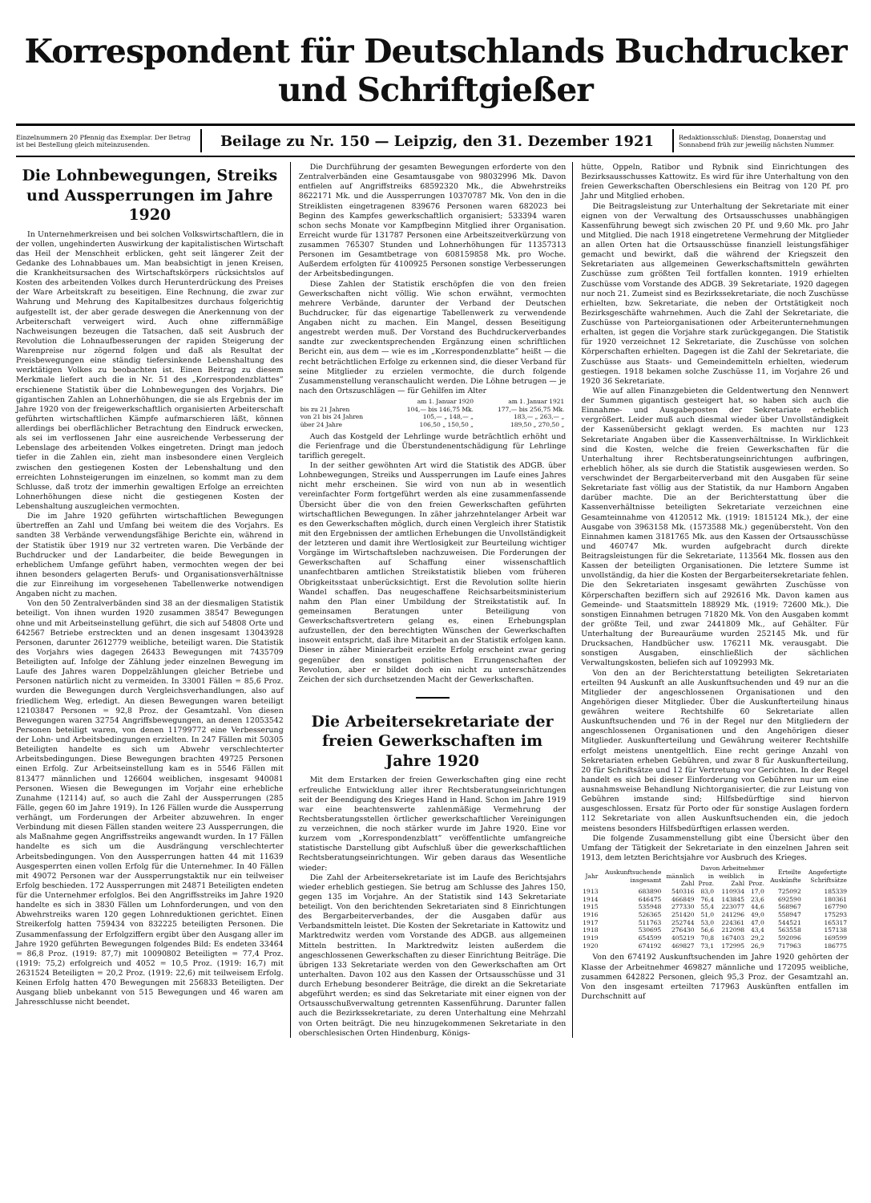Korrespondent für Deutschlands Buchdrucker und Schriftgießer
Einzelnummern 20 Pfennig das Exemplar. Der Betrag ist bei Bestellung gleich miteinzusenden.
Beilage zu Nr. 150 — Leipzig, den 31. Dezember 1921
Redaktionsschluß: Dienstag, Donnerstag und Sonnabend früh zur jeweilig nächsten Nummer.
Die Lohnbewegungen, Streiks und Aussperrungen im Jahre 1920
In Unternehmerkreisen und bei solchen Volkswirtschaftlern, die in der vollen, ungehinderten Auswirkung der kapitalistischen Wirtschaft das Heil der Menschheit erblicken, geht seit längerer Zeit der Gedanke des Lohnabbaues um. Man beabsichtigt in jenen Kreisen, die Krankheitsursachen des Wirtschaftskörpers rücksichtslos auf Kosten des arbeitenden Volkes durch Herunterdrückung des Preises der Ware Arbeitskraft zu beseitigen. Eine Rechnung, die zwar zur Wahrung und Mehrung des Kapitalbesitzes durchaus folgerichtig aufgestellt ist, der aber gerade deswegen die Anerkennung von der Arbeiterschaft verweigert wird. Auch ohne ziffernmäßige Nachweisungen bezeugen die Tatsachen, daß seit Ausbruch der Revolution die Lohnaufbesserungen der rapiden Steigerung der Warenpreise nur zögernd folgen und daß als Resultat der Preisbewegungen eine ständig tiefersinkende Lebenshaltung des werktätigen Volkes zu beobachten ist. Einen Beitrag zu diesem Merkmale liefert auch die in Nr. 51 des „Korrespondenzblattes“ erschienene Statistik über die Lohnbewegungen des Vorjahrs. Die gigantischen Zahlen an Lohnerhöhungen, die sie als Ergebnis der im Jahre 1920 von der freigewerkschaftlich organisierten Arbeiterschaft geführten wirtschaftlichen Kämpfe aufmarschieren läßt, können allerdings bei oberflächlicher Betrachtung den Eindruck erwecken, als sei im verflossenen Jahr eine ausreichende Verbesserung der Lebenslage des arbeitenden Volkes eingetreten. Dringt man jedoch tiefer in die Zahlen ein, zieht man insbesondere einen Vergleich zwischen den gestiegenen Kosten der Lebenshaltung und den erreichten Lohnsteigerungen im einzelnen, so kommt man zu dem Schlusse, daß trotz der immerhin gewaltigen Erfolge an erreichten Lohnerhöhungen diese nicht die gestiegenen Kosten der Lebenshaltung auszugleichen vermochten.
Die im Jahre 1920 geführten wirtschaftlichen Bewegungen übertreffen an Zahl und Umfang bei weitem die des Vorjahrs. Es sandten 38 Verbände verwendungsfähige Berichte ein, während in der Statistik über 1919 nur 32 vertreten waren. Die Verbände der Buchdrucker und der Landarbeiter, die beide Bewegungen in erheblichem Umfange geführt haben, vermochten wegen der bei ihnen besonders gelagerten Berufs- und Organisationsverhältnisse die zur Einreihung im vorgesehenen Tabellenwerke notwendigen Angaben nicht zu machen.
Von den 50 Zentralverbänden sind 38 an der diesmaligen Statistik beteiligt. Von ihnen wurden 1920 zusammen 38547 Bewegungen ohne und mit Arbeitseinstellung geführt, die sich auf 54808 Orte und 642567 Betriebe erstreckten und an denen insgesamt 13043928 Personen, darunter 2612779 weibliche, beteiligt waren. Die Statistik des Vorjahrs wies dagegen 26433 Bewegungen mit 7435709 Beteiligten auf. Infolge der Zählung jeder einzelnen Bewegung im Laufe des Jahres waren Doppelzählungen gleicher Betriebe und Personen natürlich nicht zu vermeiden. In 33001 Fällen = 85,6 Proz. wurden die Bewegungen durch Vergleichsverhandlungen, also auf friedlichem Weg, erledigt. An diesen Bewegungen waren beteiligt 12103847 Personen = 92,8 Proz. der Gesamtzahl. Von diesen Bewegungen waren 32754 Angriffsbewegungen, an denen 12053542 Personen beteiligt waren, von denen 11799772 eine Verbesserung der Lohn- und Arbeitsbedingungen erzielten. In 247 Fällen mit 50305 Beteiligten handelte es sich um Abwehr verschlechterter Arbeitsbedingungen. Diese Bewegungen brachten 49725 Personen einen Erfolg. Zur Arbeitseinstellung kam es in 5546 Fällen mit 813477 männlichen und 126604 weiblichen, insgesamt 940081 Personen. Wiesen die Bewegungen im Vorjahr eine erhebliche Zunahme (12114) auf, so auch die Zahl der Aussperrungen (285 Fälle, gegen 60 im Jahre 1919). In 126 Fällen wurde die Aussperrung verhängt, um Forderungen der Arbeiter abzuwehren. In enger Verbindung mit diesen Fällen standen weitere 23 Aussperrungen, die als Maßnahme gegen Angriffsstreiks angewandt wurden. In 17 Fällen handelte es sich um die Ausdrängung verschlechterter Arbeitsbedingungen. Von den Aussperrungen hatten 44 mit 11639 Ausgesperrten einen vollen Erfolg für die Unternehmer. In 40 Fällen mit 49072 Personen war der Aussperrungstaktik nur ein teilweiser Erfolg beschieden. 172 Aussperrungen mit 24871 Beteiligten endeten für die Unternehmer erfolglos. Bei den Angriffsstreiks im Jahre 1920 handelte es sich in 3830 Fällen um Lohnforderungen, und von den Abwehrstreiks waren 120 gegen Lohnreduktionen gerichtet. Einen Streikerfolg hatten 759434 von 832225 beteiligten Personen. Die Zusammenfassung der Erfolgziffern ergibt über den Ausgang aller im Jahre 1920 geführten Bewegungen folgendes Bild: Es endeten 33464 = 86,8 Proz. (1919: 87,7) mit 10090802 Beteiligten = 77,4 Proz. (1919: 75,2) erfolgreich und 4052 = 10,5 Proz. (1919: 16,7) mit 2631524 Beteiligten = 20,2 Proz. (1919: 22,6) mit teilweisem Erfolg. Keinen Erfolg hatten 470 Bewegungen mit 256833 Beteiligten. Der Ausgang blieb unbekannt von 515 Bewegungen und 46 waren am Jahresschlusse nicht beendet.
Die Durchführung der gesamten Bewegungen erforderte von den Zentralverbänden eine Gesamtausgabe von 98032996 Mk. Davon entfielen auf Angriffstreiks 68592320 Mk., die Abwehrstreiks 8622171 Mk. und die Aussperrungen 10370787 Mk. Von den in die Streiklisten eingetragenen 839676 Personen waren 682023 bei Beginn des Kampfes gewerkschaftlich organisiert; 533394 waren schon sechs Monate vor Kampfbeginn Mitglied ihrer Organisation. Erreicht wurde für 131787 Personen eine Arbeitszeitverkürzung von zusammen 765307 Stunden und Lohnerhöhungen für 11357313 Personen im Gesamtbetrage von 608159858 Mk. pro Woche. Außerdem erfolgten für 4100925 Personen sonstige Verbesserungen der Arbeitsbedingungen.
Diese Zahlen der Statistik erschöpfen die von den freien Gewerkschaften nicht völlig. Wie schon erwähnt, vermochten mehrere Verbände, darunter der Verband der Deutschen Buchdrucker, für das eigenartige Tabellenwerk zu verwendende Angaben nicht zu machen. Ein Mangel, dessen Beseitigung angestrebt werden muß. Der Vorstand des Buchdruckerverbandes sandte zur zweckentsprechenden Ergänzung einen schriftlichen Bericht ein, aus dem — wie es im „Korrespondenzblatte“ heißt — die recht beträchtlichen Erfolge zu erkennen sind, die dieser Verband für seine Mitglieder zu erzielen vermochte, die durch folgende Zusammenstellung veranschaulicht werden. Die Löhne betrugen — je nach den Ortszuschlägen — für Gehilfen im Alter
| | am 1. Januar 1920 | am 1. Januar 1921 |
| --- | --- | --- |
| bis zu 21 Jahren | 104,— bis 146,75 Mk. | 177,— bis 256,75 Mk. |
| von 21 bis 24 Jahren | 105,— „ 148,— „ | 183,— „ 263,— „ |
| über 24 Jahre | 106,50 „ 150,50 „ | 189,50 „ 270,50 „ |
Auch das Kostgeld der Lehrlinge wurde beträchtlich erhöht und die Ferienfrage und die Überstundenentschädigung für Lehrlinge tariflich geregelt.
In der seither gewöhnten Art wird die Statistik des ADGB. über Lohnbewegungen, Streiks und Aussperrungen im Laufe eines Jahres nicht mehr erscheinen. Sie wird von nun ab in wesentlich vereinfachter Form fortgeführt werden als eine zusammenfassende Übersicht über die von den freien Gewerkschaften geführten wirtschaftlichen Bewegungen. In zäher jahrzehntelanger Arbeit war es den Gewerkschaften möglich, durch einen Vergleich ihrer Statistik mit den Ergebnissen der amtlichen Erhebungen die Unvollständigkeit der letzteren und damit ihre Wertlosigkeit zur Beurteilung wichtiger Vorgänge im Wirtschaftsleben nachzuweisen. Die Forderungen der Gewerkschaften auf Schaffung einer wissenschaftlich unanfechtbaren amtlichen Streikstatistik blieben vom früheren Obrigkeitsstaat unberücksichtigt. Erst die Revolution sollte hierin Wandel schaffen. Das neugeschaffene Reichsarbeitsministerium nahm den Plan einer Umbildung der Streikstatistik auf. In gemeinsamen Beratungen unter Beteiligung von Gewerkschaftsvertretern gelang es, einen Erhebungsplan aufzustellen, der den berechtigten Wünschen der Gewerkschaften insoweit entspricht, daß ihre Mitarbeit an der Statistik erfolgen kann. Dieser in zäher Minierarbeit erzielte Erfolg erscheint zwar gering gegenüber den sonstigen politischen Errungenschaften der Revolution, aber er bildet doch ein nicht zu unterschätzendes Zeichen der sich durchsetzenden Macht der Gewerkschaften.
Die Arbeitersekretariate der freien Gewerkschaften im Jahre 1920
Mit dem Erstarken der freien Gewerkschaften ging eine recht erfreuliche Entwicklung aller ihrer Rechtsberatungseinrichtungen seit der Beendigung des Krieges Hand in Hand. Schon im Jahre 1919 war eine beachtenswerte zahlenmäßige Vermehrung der Rechtsberatungsstellen örtlicher gewerkschaftlicher Vereinigungen zu verzeichnen, die noch stärker wurde im Jahre 1920. Eine vor kurzem vom „Korrespondenzblatt“ veröffentlichte umfangreiche statistische Darstellung gibt Aufschluß über die gewerkschaftlichen Rechtsberatungseinrichtungen. Wir geben daraus das Wesentliche wieder:
Die Zahl der Arbeitersekretariate ist im Laufe des Berichtsjahrs wieder erheblich gestiegen. Sie betrug am Schlusse des Jahres 150, gegen 135 im Vorjahre. An der Statistik sind 143 Sekretariate beteiligt. Von den berichtenden Sekretariaten sind 8 Einrichtungen des Bergarbeiterverbandes, der die Ausgaben dafür aus Verbandsmitteln leistet. Die Kosten der Sekretariate in Kattowitz und Marktredwitz werden vom Vorstande des ADGB. aus allgemeinen Mitteln bestritten. In Marktredwitz leisten außerdem die angeschlossenen Gewerkschaften zu dieser Einrichtung Beiträge. Die übrigen 133 Sekretariate werden von den Gewerkschaften am Ort unterhalten. Davon 102 aus den Kassen der Ortsausschüsse und 31 durch Erhebung besonderer Beiträge, die direkt an die Sekretariate abgeführt werden; es sind das Sekretariate mit einer eignen von der Ortsausschußverwaltung getrennten Kassenführung. Darunter fallen auch die Bezirkssekretariate, zu deren Unterhaltung eine Mehrzahl von Orten beiträgt. Die neu hinzugekommenen Sekretariate in den oberschlesischen Orten Hindenburg, Königs-
hütte, Oppeln, Ratibor und Rybnik sind Einrichtungen des Bezirksausschusses Kattowitz. Es wird für ihre Unterhaltung von den freien Gewerkschaften Oberschlesiens ein Beitrag von 120 Pf. pro Jahr und Mitglied erhoben.
Die Beitragsleistung zur Unterhaltung der Sekretariate mit einer eignen von der Verwaltung des Ortsausschusses unabhängigen Kassenführung bewegt sich zwischen 20 Pf. und 9,60 Mk. pro Jahr und Mitglied. Die nach 1918 eingetretene Vermehrung der Mitglieder an allen Orten hat die Ortsausschüsse finanziell leistungsfähiger gemacht und bewirkt, daß die während der Kriegszeit den Sekretariaten aus allgemeinen Gewerkschaftsmitteln gewährten Zuschüsse zum größten Teil fortfallen konnten. 1919 erhielten Zuschüsse vom Vorstande des ADGB. 39 Sekretariate, 1920 dagegen nur noch 21. Zumeist sind es Bezirkssekretariate, die noch Zuschüsse erhielten, bzw. Sekretariate, die neben der Ortstätigkeit noch Bezirksgeschäfte wahrnehmen. Auch die Zahl der Sekretariate, die Zuschüsse von Parteiorganisationen oder Arbeiterunternehmungen erhalten, ist gegen die Vorjahre stark zurückgegangen. Die Statistik für 1920 verzeichnet 12 Sekretariate, die Zuschüsse von solchen Körperschaften erhielten. Dagegen ist die Zahl der Sekretariate, die Zuschüsse aus Staats- und Gemeindemitteln erhielten, wiederum gestiegen. 1918 bekamen solche Zuschüsse 11, im Vorjahre 26 und 1920 36 Sekretariate.
Wie auf allen Finanzgebieten die Geldentwertung den Nennwert der Summen gigantisch gesteigert hat, so haben sich auch die Einnahme- und Ausgabeposten der Sekretariate erheblich vergrößert. Leider muß auch diesmal wieder über Unvollständigkeit der Kassenübersicht geklagt werden. Es machten nur 123 Sekretariate Angaben über die Kassenverhältnisse. In Wirklichkeit sind die Kosten, welche die freien Gewerkschaften für die Unterhaltung ihrer Rechtsberatungseinrichtungen aufbringen, erheblich höher, als sie durch die Statistik ausgewiesen werden. So verschwindet der Bergarbeiterverband mit den Ausgaben für seine Sekretariate fast völlig aus der Statistik, da nur Hamborn Angaben darüber machte. Die an der Berichterstattung über die Kassenverhältnisse beteiligten Sekretariate verzeichnen eine Gesamteinnahme von 4120512 Mk. (1919: 1815124 Mk.), der eine Ausgabe von 3963158 Mk. (1573588 Mk.) gegenübersteht. Von den Einnahmen kamen 3181765 Mk. aus den Kassen der Ortsausschüsse und 460747 Mk. wurden aufgebracht durch direkte Beitragsleistungen für die Sekretariate, 113564 Mk. flossen aus den Kassen der beteiligten Organisationen. Die letztere Summe ist unvollständig, da hier die Kosten der Bergarbeitersekretariate fehlen. Die den Sekretariaten insgesamt gewährten Zuschüsse von Körperschaften beziffern sich auf 292616 Mk. Davon kamen aus Gemeinde- und Staatsmitteln 188929 Mk. (1919: 72600 Mk.). Die sonstigen Einnahmen betrugen 71820 Mk. Von den Ausgaben kommt der größte Teil, und zwar 2441809 Mk., auf Gehälter. Für Unterhaltung der Bureauräume wurden 252145 Mk. und für Drucksachen, Handbücher usw. 176211 Mk. verausgabt. Die sonstigen Ausgaben, einschließlich der sächlichen Verwaltungskosten, beliefen sich auf 1092993 Mk.
Von den an der Berichterstattung beteiligten Sekretariaten erteilten 94 Auskunft an alle Auskunftsuchenden und 49 nur an die Mitglieder der angeschlossenen Organisationen und den Angehörigen dieser Mitglieder. Über die Auskunfterteilung hinaus gewähren weitere Rechtshilfe 60 Sekretariate allen Auskunftsuchenden und 76 in der Regel nur den Mitgliedern der angeschlossenen Organisationen und den Angehörigen dieser Mitglieder. Auskunfterteilung und Gewährung weiterer Rechtshilfe erfolgt meistens unentgeltlich. Eine recht geringe Anzahl von Sekretariaten erheben Gebühren, und zwar 8 für Auskunfterteilung, 20 für Schriftsätze und 12 für Vertretung vor Gerichten. In der Regel handelt es sich bei dieser Einforderung von Gebühren nur um eine ausnahmsweise Behandlung Nichtorganisierter, die zur Leistung von Gebühren imstande sind; Hilfsbedürftige sind hiervon ausgeschlossen. Ersatz für Porto oder für sonstige Auslagen fordern 112 Sekretariate von allen Auskunftsuchenden ein, die jedoch meistens besonders Hilfsbedürftigen erlassen werden.
Die folgende Zusammenstellung gibt eine Übersicht über den Umfang der Tätigkeit der Sekretariate in den einzelnen Jahren seit 1913, dem letzten Berichtsjahre vor Ausbruch des Krieges.
| Jahr | Auskunftsuchende insgesamt | Davon Arbeitnehmer | | | | Erteilte Auskünfte | Angefertigte Schriftsätze |
| --- | --- | --- | --- | --- | --- | --- | --- |
| | | männlich Zahl | in Proz. | weiblich Zahl | in Proz. | | |
| 1913 | 683890 | 540316 | 83,0 | 110934 | 17,0 | 725092 | 185339 |
| 1914 | 646475 | 466849 | 76,4 | 143845 | 23,6 | 692590 | 180361 |
| 1915 | 535948 | 277330 | 55,4 | 223077 | 44,6 | 568967 | 167790 |
| 1916 | 526365 | 251420 | 51,0 | 241296 | 49,0 | 558947 | 175293 |
| 1917 | 511763 | 252744 | 53,0 | 224361 | 47,0 | 544521 | 165317 |
| 1918 | 530695 | 276430 | 56,6 | 212098 | 43,4 | 563558 | 157138 |
| 1919 | 654599 | 405219 | 70,8 | 167403 | 29,2 | 592096 | 169599 |
| 1920 | 674192 | 469827 | 73,1 | 172995 | 26,9 | 717963 | 186775 |
Von den 674192 Auskunftsuchenden im Jahre 1920 gehörten der Klasse der Arbeitnehmer 469827 männliche und 172095 weibliche, zusammen 642822 Personen, gleich 95,3 Proz. der Gesamtzahl an. Von den insgesamt erteilten 717963 Auskünften entfallen im Durchschnitt auf